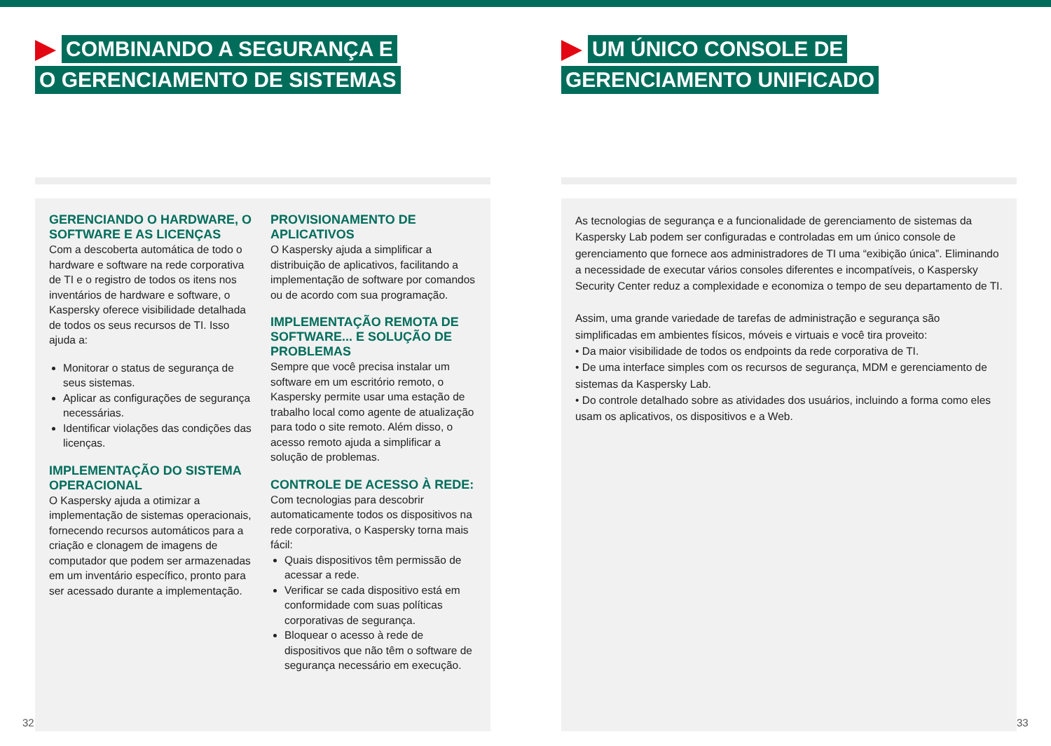COMBINANDO A SEGURANÇA E
O GERENCIAMENTO DE SISTEMAS
GERENCIANDO O HARDWARE, O SOFTWARE E AS LICENÇAS
Com a descoberta automática de todo o hardware e software na rede corporativa de TI e o registro de todos os itens nos inventários de hardware e software, o Kaspersky oferece visibilidade detalhada de todos os seus recursos de TI. Isso ajuda a:
Monitorar o status de segurança de seus sistemas.
Aplicar as configurações de segurança necessárias.
Identificar violações das condições das licenças.
IMPLEMENTAÇÃO DO SISTEMA OPERACIONAL
O Kaspersky ajuda a otimizar a implementação de sistemas operacionais, fornecendo recursos automáticos para a criação e clonagem de imagens de computador que podem ser armazenadas em um inventário específico, pronto para ser acessado durante a implementação.
PROVISIONAMENTO DE APLICATIVOS
O Kaspersky ajuda a simplificar a distribuição de aplicativos, facilitando a implementação de software por comandos ou de acordo com sua programação.
IMPLEMENTAÇÃO REMOTA DE SOFTWARE... E SOLUÇÃO DE PROBLEMAS
Sempre que você precisa instalar um software em um escritório remoto, o Kaspersky permite usar uma estação de trabalho local como agente de atualização para todo o site remoto. Além disso, o acesso remoto ajuda a simplificar a solução de problemas.
CONTROLE DE ACESSO À REDE:
Com tecnologias para descobrir automaticamente todos os dispositivos na rede corporativa, o Kaspersky torna mais fácil:
Quais dispositivos têm permissão de acessar a rede.
Verificar se cada dispositivo está em conformidade com suas políticas corporativas de segurança.
Bloquear o acesso à rede de dispositivos que não têm o software de segurança necessário em execução.
32
UM ÚNICO CONSOLE DE
GERENCIAMENTO UNIFICADO
As tecnologias de segurança e a funcionalidade de gerenciamento de sistemas da Kaspersky Lab podem ser configuradas e controladas em um único console de gerenciamento que fornece aos administradores de TI uma “exibição única”. Eliminando a necessidade de executar vários consoles diferentes e incompatíveis, o Kaspersky Security Center reduz a complexidade e economiza o tempo de seu departamento de TI.
Assim, uma grande variedade de tarefas de administração e segurança são simplificadas em ambientes físicos, móveis e virtuais e você tira proveito:
• Da maior visibilidade de todos os endpoints da rede corporativa de TI.
• De uma interface simples com os recursos de segurança, MDM e gerenciamento de sistemas da Kaspersky Lab.
• Do controle detalhado sobre as atividades dos usuários, incluindo a forma como eles usam os aplicativos, os dispositivos e a Web.
33